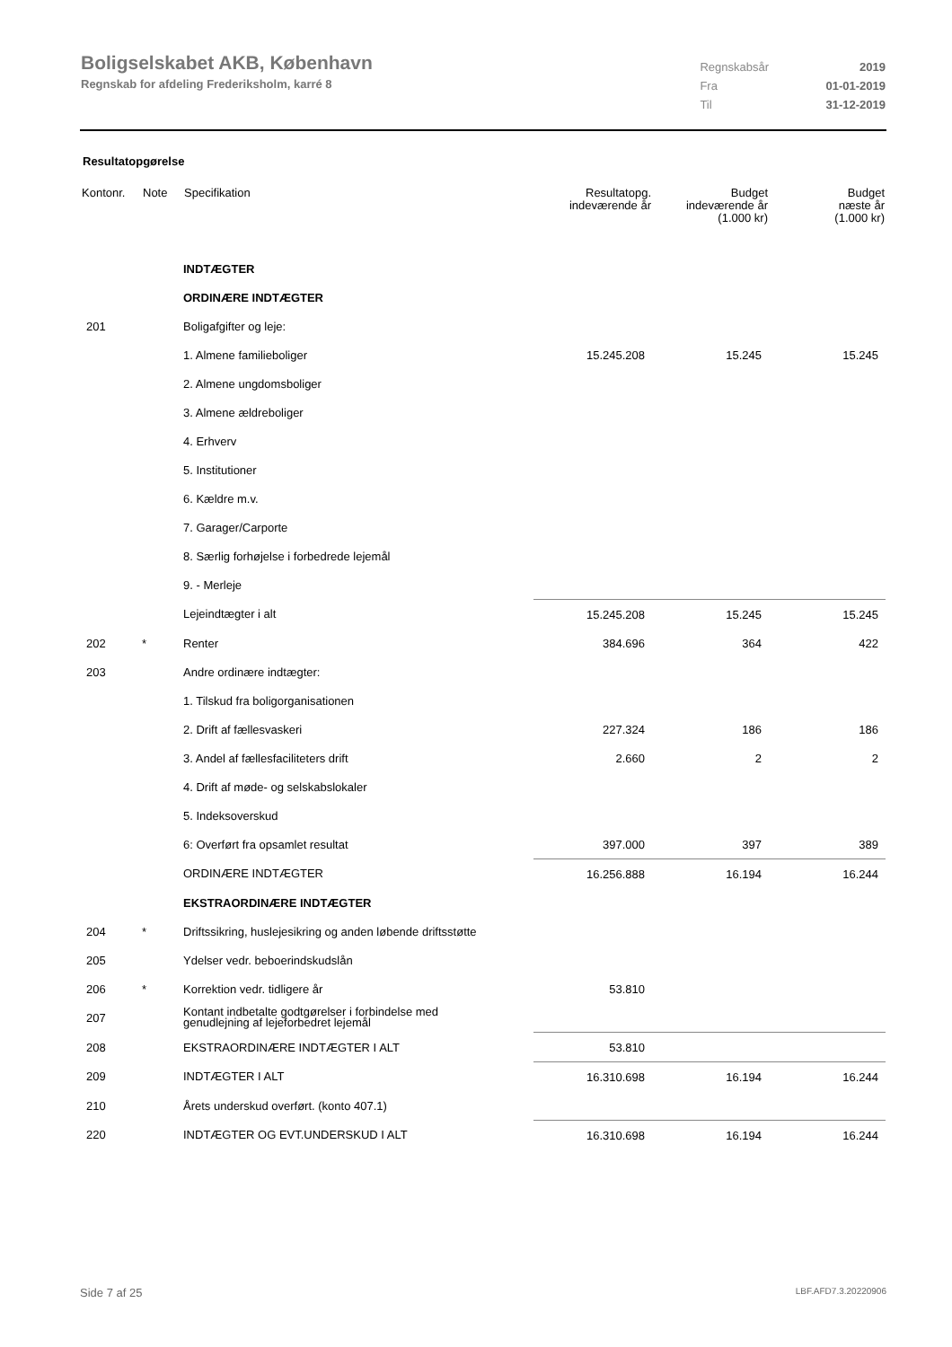Boligselskabet AKB, København
Regnskab for afdeling Frederiksholm, karré 8
| Regnskabsår | 2019 |
| Fra | 01-01-2019 |
| Til | 31-12-2019 |
Resultatopgørelse
| Kontonr. | Note | Specifikation | Resultatopg. indeværende år | Budget indeværende år (1.000 kr) | Budget næste år (1.000 kr) |
| --- | --- | --- | --- | --- | --- |
| | | INDTÆGTER | | | |
| | | ORDINÆRE INDTÆGTER | | | |
| 201 | | Boligafgifter og leje: | | | |
| | | 1. Almene familieboliger | 15.245.208 | 15.245 | 15.245 |
| | | 2. Almene ungdomsboliger | | | |
| | | 3. Almene ældreboliger | | | |
| | | 4. Erhverv | | | |
| | | 5. Institutioner | | | |
| | | 6. Kældre m.v. | | | |
| | | 7. Garager/Carporte | | | |
| | | 8. Særlig forhøjelse i forbedrede lejemål | | | |
| | | 9. - Merleje | | | |
| | | Lejeindtægter i alt | 15.245.208 | 15.245 | 15.245 |
| 202 | * | Renter | 384.696 | 364 | 422 |
| 203 | | Andre ordinære indtægter: | | | |
| | | 1. Tilskud fra boligorganisationen | | | |
| | | 2. Drift af fællesvaskeri | 227.324 | 186 | 186 |
| | | 3. Andel af fællesfaciliteters drift | 2.660 | 2 | 2 |
| | | 4. Drift af møde- og selskabslokaler | | | |
| | | 5. Indeksoverskud | | | |
| | | 6: Overført fra opsamlet resultat | 397.000 | 397 | 389 |
| | | ORDINÆRE INDTÆGTER | 16.256.888 | 16.194 | 16.244 |
| | | EKSTRAORDINÆRE INDTÆGTER | | | |
| 204 | * | Driftssikring, huslejesikring og anden løbende driftsstøtte | | | |
| 205 | | Ydelser vedr. beboerindskudslån | | | |
| 206 | * | Korrektion vedr. tidligere år | 53.810 | | |
| 207 | | Kontant indbetalte godtgørelser i forbindelse med genudlejning af lejeforbedret lejemål | | | |
| 208 | | EKSTRAORDINÆRE INDTÆGTER I ALT | 53.810 | | |
| 209 | | INDTÆGTER I ALT | 16.310.698 | 16.194 | 16.244 |
| 210 | | Årets underskud overført. (konto 407.1) | | | |
| 220 | | INDTÆGTER OG EVT.UNDERSKUD I ALT | 16.310.698 | 16.194 | 16.244 |
Side 7 af 25 LBF.AFD7.3.20220906